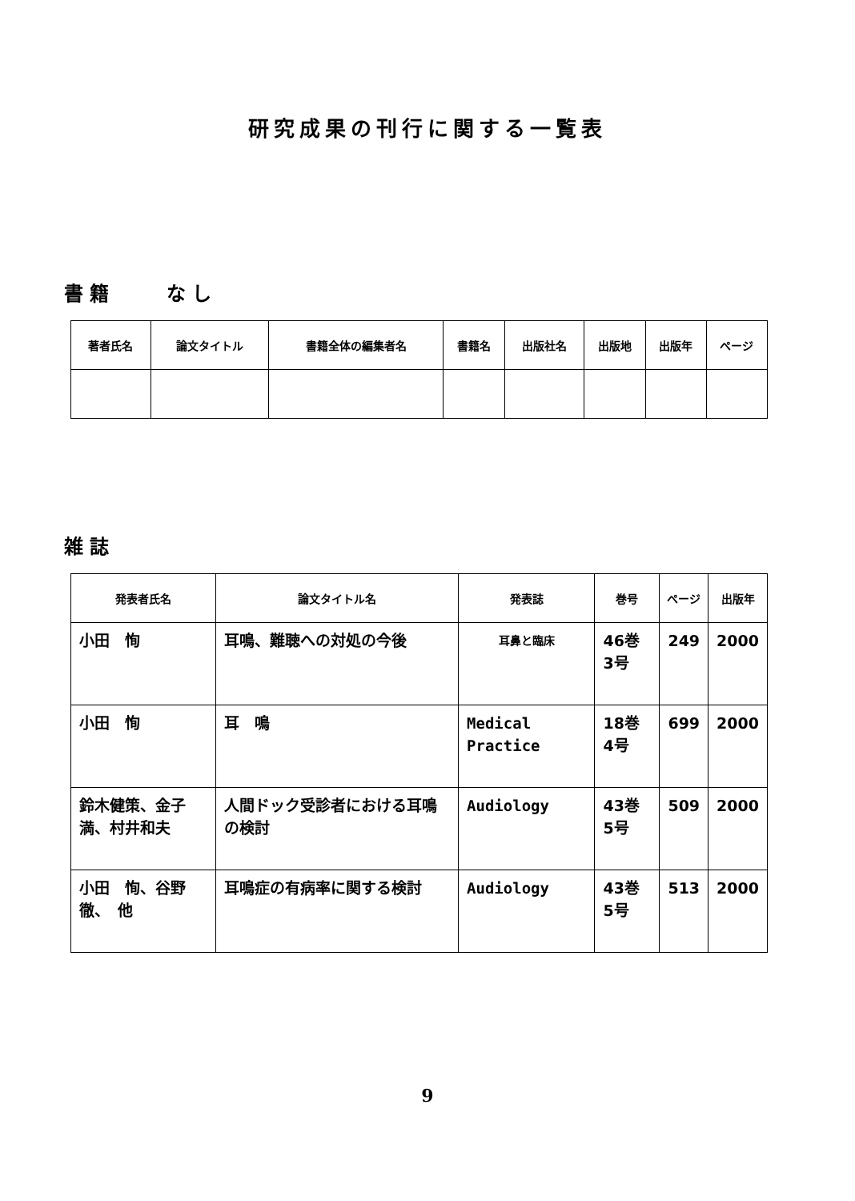研究成果の刊行に関する一覧表
書籍　　なし
| 著者氏名 | 論文タイトル | 書籍全体の編集者名 | 書籍名 | 出版社名 | 出版地 | 出版年 | ページ |
| --- | --- | --- | --- | --- | --- | --- | --- |
雑誌
| 発表者氏名 | 論文タイトル名 | 発表誌 | 巻号 | ページ | 出版年 |
| --- | --- | --- | --- | --- | --- |
| 小田 恂 | 耳鳴、難聴への対処の今後 | 耳鼻と臨床 | 46巻 3号 | 249 | 2000 |
| 小田 恂 | 耳 鳴 | Medical Practice | 18巻 4号 | 699 | 2000 |
| 鈴木健策、金子満、村井和夫 | 人間ドック受診者における耳鳴の検討 | Audiology | 43巻 5号 | 509 | 2000 |
| 小田 恂、谷野徹、 他 | 耳鳴症の有病率に関する検討 | Audiology | 43巻 5号 | 513 | 2000 |
9